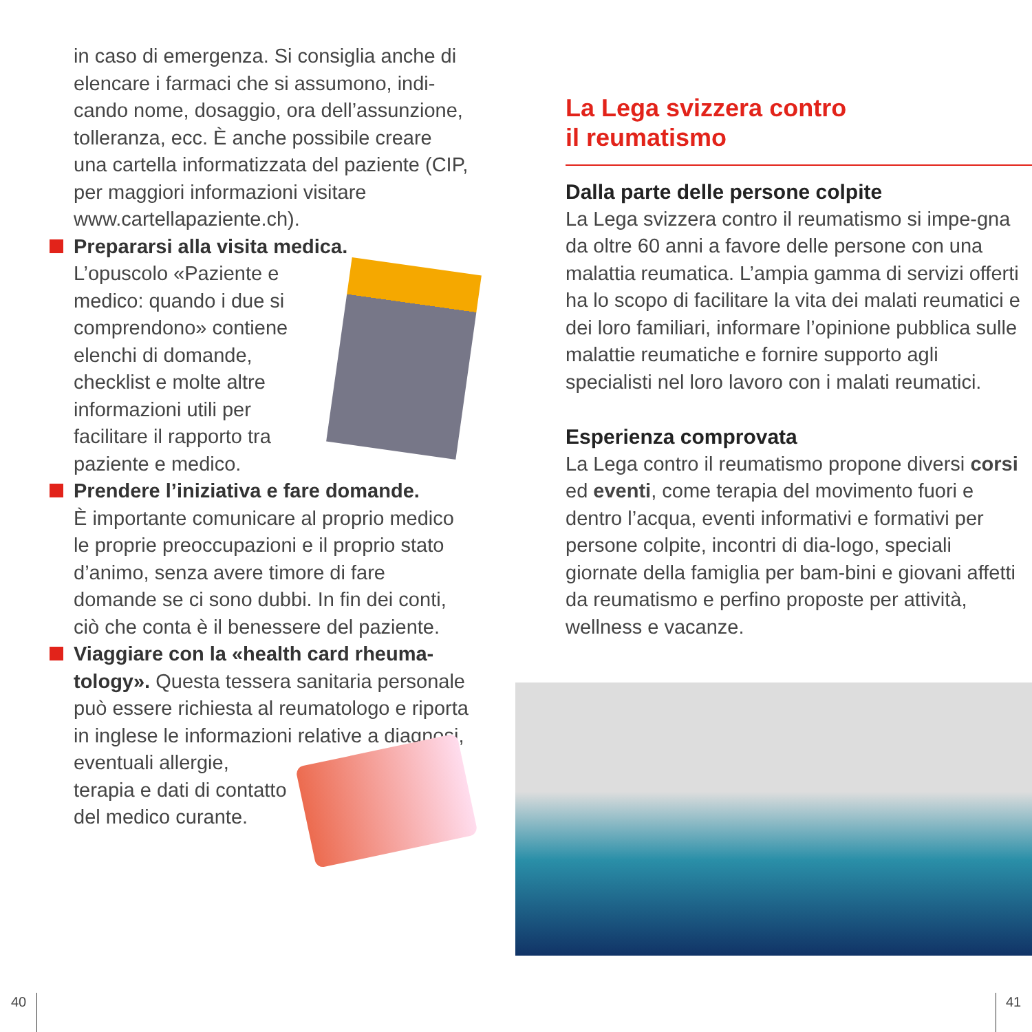in caso di emergenza. Si consiglia anche di elencare i farmaci che si assumono, indi-cando nome, dosaggio, ora dell’assunzione, tolleranza, ecc. È anche possibile creare una cartella informatizzata del paziente (CIP, per maggiori informazioni visitare www.cartellapaziente.ch).
Prepararsi alla visita medica.
L’opuscolo «Paziente e medico: quando i due si comprendono» contiene elenchi di domande, checklist e molte altre informazioni utili per facilitare il rapporto tra paziente e medico.
Prendere l’iniziativa e fare domande.
È importante comunicare al proprio medico le proprie preoccupazioni e il proprio stato d’animo, senza avere timore di fare domande se ci sono dubbi. In fin dei conti, ciò che conta è il benessere del paziente.
Viaggiare con la «health card rheuma-tology». Questa tessera sanitaria personale può essere richiesta al reumatologo e riporta in inglese le informazioni relative a diagnosi, eventuali allergie, terapia e dati di contatto del medico curante.
La Lega svizzera contro
il reumatismo
Dalla parte delle persone colpite
La Lega svizzera contro il reumatismo si impe-gna da oltre 60 anni a favore delle persone con una malattia reumatica. L’ampia gamma di servizi offerti ha lo scopo di facilitare la vita dei malati reumatici e dei loro familiari, informare l’opinione pubblica sulle malattie reumatiche e fornire supporto agli specialisti nel loro lavoro con i malati reumatici.
Esperienza comprovata
La Lega contro il reumatismo propone diversi corsi ed eventi, come terapia del movimento fuori e dentro l’acqua, eventi informativi e formativi per persone colpite, incontri di dia-logo, speciali giornate della famiglia per bam-bini e giovani affetti da reumatismo e perfino proposte per attività, wellness e vacanze.
40 41